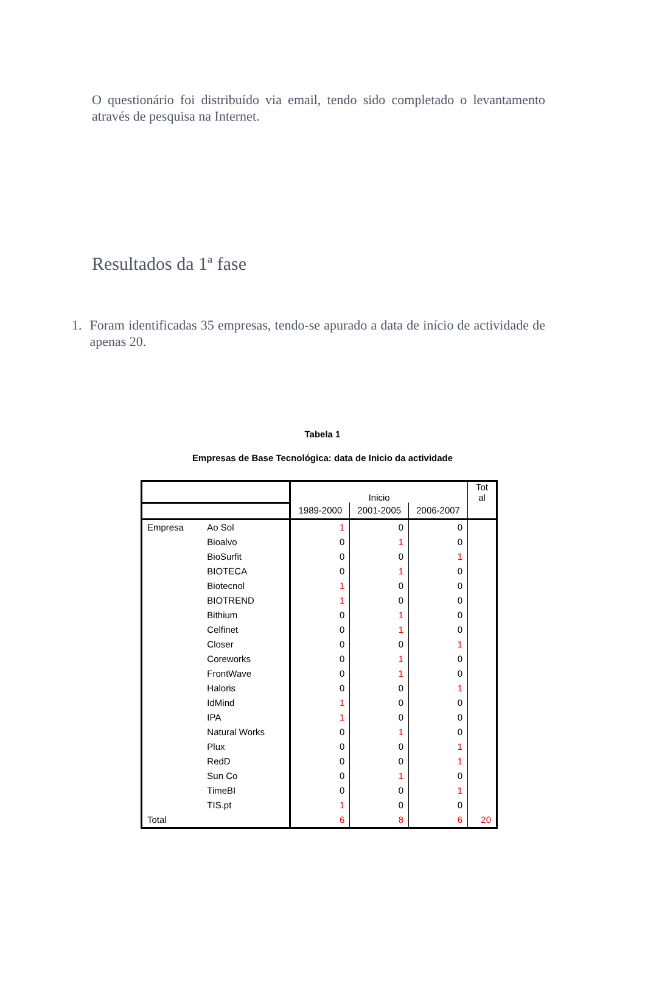O questionário foi distribuído via email, tendo sido completado o levantamento através de pesquisa na Internet.
Resultados da 1ª fase
1. Foram identificadas 35 empresas, tendo-se apurado a data de início de actividade de apenas 20.
Tabela 1
Empresas de Base Tecnológica: data de Inicio da actividade
| | | Inicio | | | Tot al |
| --- | --- | --- | --- | --- | --- |
| | | 1989-2000 | 2001-2005 | 2006-2007 | |
| Empresa | Ao Sol | 1 | 0 | 0 | |
| | Bioalvo | 0 | 1 | 0 | |
| | BioSurfit | 0 | 0 | 1 | |
| | BIOTECA | 0 | 1 | 0 | |
| | Biotecnol | 1 | 0 | 0 | |
| | BIOTREND | 1 | 0 | 0 | |
| | Bithium | 0 | 1 | 0 | |
| | Celfinet | 0 | 1 | 0 | |
| | Closer | 0 | 0 | 1 | |
| | Coreworks | 0 | 1 | 0 | |
| | FrontWave | 0 | 1 | 0 | |
| | Haloris | 0 | 0 | 1 | |
| | IdMind | 1 | 0 | 0 | |
| | IPA | 1 | 0 | 0 | |
| | Natural Works | 0 | 1 | 0 | |
| | Plux | 0 | 0 | 1 | |
| | RedD | 0 | 0 | 1 | |
| | Sun Co | 0 | 1 | 0 | |
| | TimeBI | 0 | 0 | 1 | |
| | TIS.pt | 1 | 0 | 0 | |
| Total | | 6 | 8 | 6 | 20 |